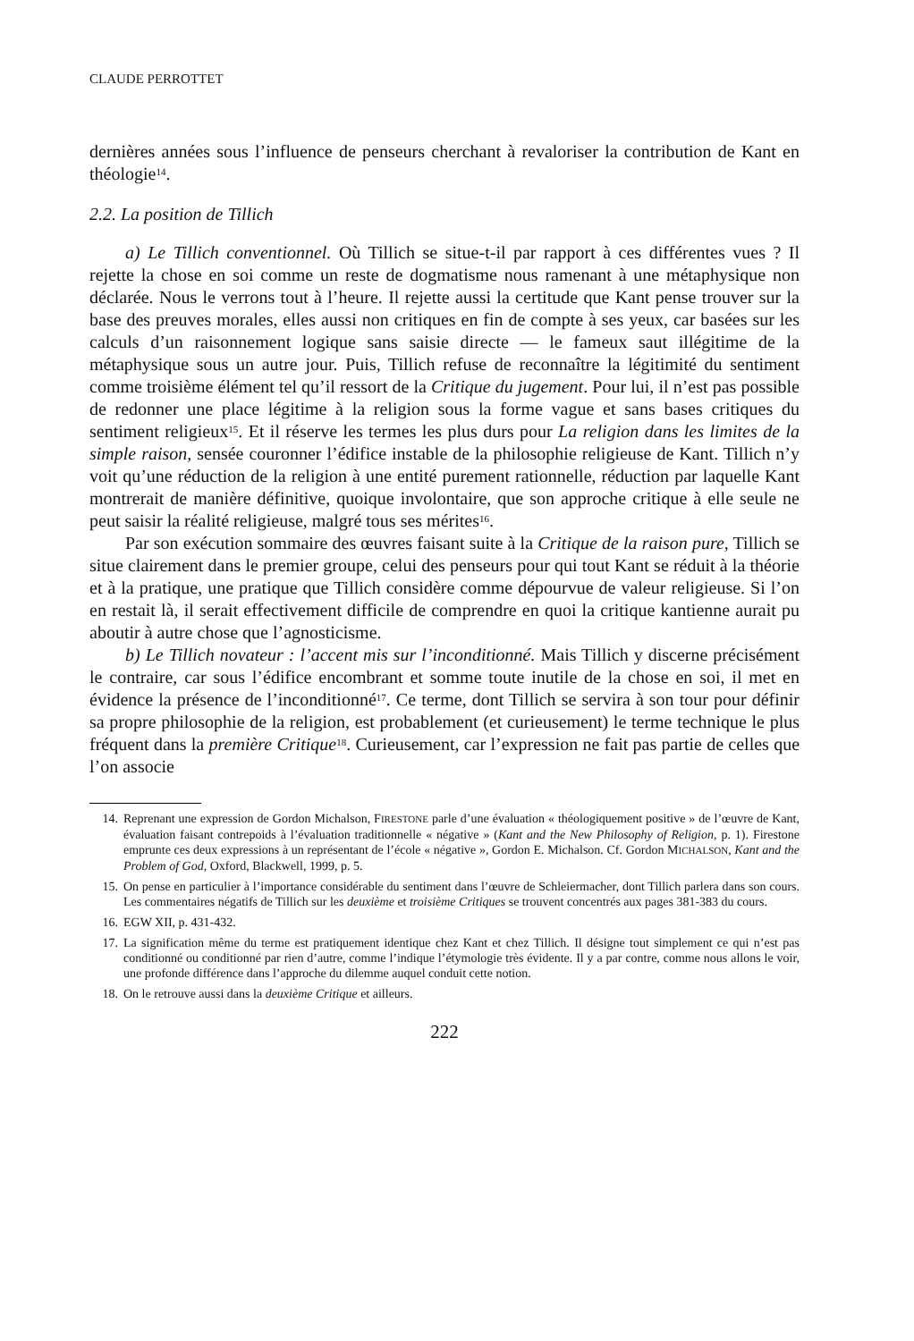CLAUDE PERROTTET
dernières années sous l’influence de penseurs cherchant à revaloriser la contribution de Kant en théologie<sup>14</sup>.
2.2. La position de Tillich
a) Le Tillich conventionnel. Où Tillich se situe-t-il par rapport à ces différentes vues ? Il rejette la chose en soi comme un reste de dogmatisme nous ramenant à une métaphysique non déclarée. Nous le verrons tout à l’heure. Il rejette aussi la certitude que Kant pense trouver sur la base des preuves morales, elles aussi non critiques en fin de compte à ses yeux, car basées sur les calculs d’un raisonnement logique sans saisie directe — le fameux saut illégitime de la métaphysique sous un autre jour. Puis, Tillich refuse de reconnaître la légitimité du sentiment comme troisième élément tel qu’il ressort de la Critique du jugement. Pour lui, il n’est pas possible de redonner une place légitime à la religion sous la forme vague et sans bases critiques du sentiment religieux<sup>15</sup>. Et il réserve les termes les plus durs pour La religion dans les limites de la simple raison, sensée couronner l’édifice instable de la philosophie religieuse de Kant. Tillich n’y voit qu’une réduction de la religion à une entité purement rationnelle, réduction par laquelle Kant montrerait de manière définitive, quoique involontaire, que son approche critique à elle seule ne peut saisir la réalité religieuse, malgré tous ses mérites<sup>16</sup>.
Par son exécution sommaire des œuvres faisant suite à la Critique de la raison pure, Tillich se situe clairement dans le premier groupe, celui des penseurs pour qui tout Kant se réduit à la théorie et à la pratique, une pratique que Tillich considère comme dépourvue de valeur religieuse. Si l’on en restait là, il serait effectivement difficile de comprendre en quoi la critique kantienne aurait pu aboutir à autre chose que l’agnosticisme.
b) Le Tillich novateur : l’accent mis sur l’inconditionné. Mais Tillich y discerne précisément le contraire, car sous l’édifice encombrant et somme toute inutile de la chose en soi, il met en évidence la présence de l’inconditionné<sup>17</sup>. Ce terme, dont Tillich se servira à son tour pour définir sa propre philosophie de la religion, est probablement (et curieusement) le terme technique le plus fréquent dans la première Critique<sup>18</sup>. Curieusement, car l’expression ne fait pas partie de celles que l’on associe
14. Reprenant une expression de Gordon Michalson, FIRESTONE parle d’une évaluation « théologiquement positive » de l’œuvre de Kant, évaluation faisant contrepoids à l’évaluation traditionnelle « négative » (Kant and the New Philosophy of Religion, p. 1). Firestone emprunte ces deux expressions à un représentant de l’école « négative », Gordon E. Michalson. Cf. Gordon MICHALSON, Kant and the Problem of God, Oxford, Blackwell, 1999, p. 5.
15. On pense en particulier à l’importance considérable du sentiment dans l’œuvre de Schleiermacher, dont Tillich parlera dans son cours. Les commentaires négatifs de Tillich sur les deuxième et troisième Critiques se trouvent concentrés aux pages 381-383 du cours.
16. EGW XII, p. 431-432.
17. La signification même du terme est pratiquement identique chez Kant et chez Tillich. Il désigne tout simplement ce qui n’est pas conditionné ou conditionné par rien d’autre, comme l’indique l’étymologie très évidente. Il y a par contre, comme nous allons le voir, une profonde différence dans l’approche du dilemme auquel conduit cette notion.
18. On le retrouve aussi dans la deuxième Critique et ailleurs.
222